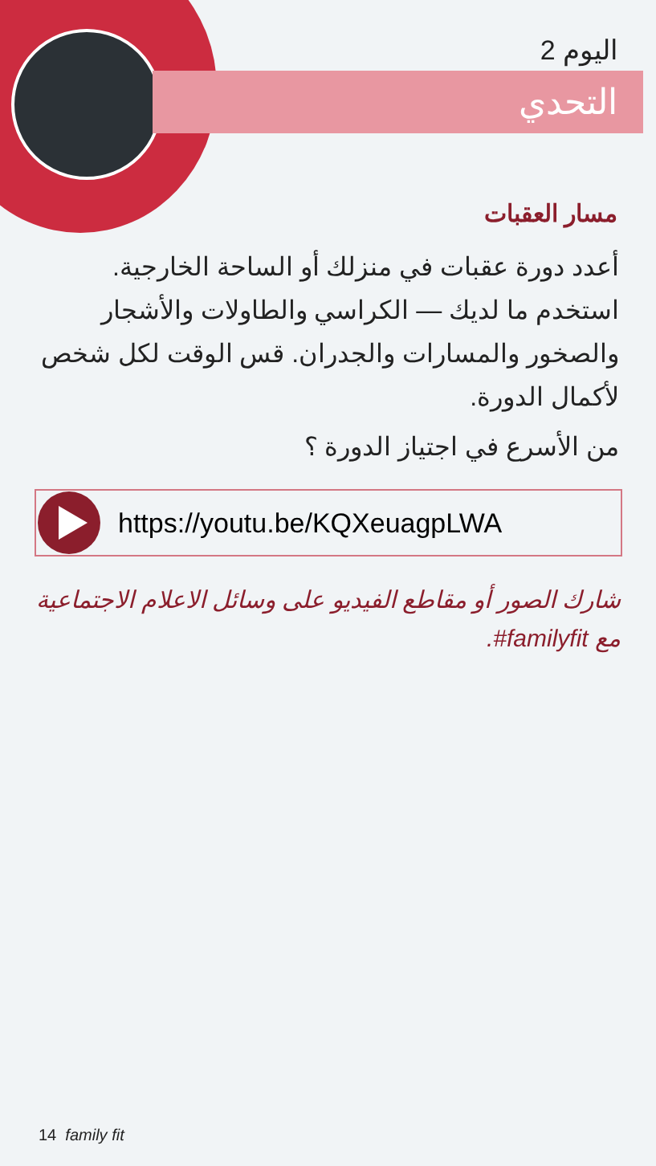اليوم 2
التحدي
مسار العقبات
أعدد دورة عقبات في منزلك أو الساحة الخارجية. استخدم ما لديك — الكراسي والطاولات والأشجار والصخور والمسارات والجدران. قس الوقت لكل شخص لأكمال الدورة.
من الأسرع في اجتياز الدورة ؟
https://youtu.be/KQXeuagpLWA
شارك الصور أو مقاطع الفيديو على وسائل الاعلام الاجتماعية مع familyfit#.
14 family fit